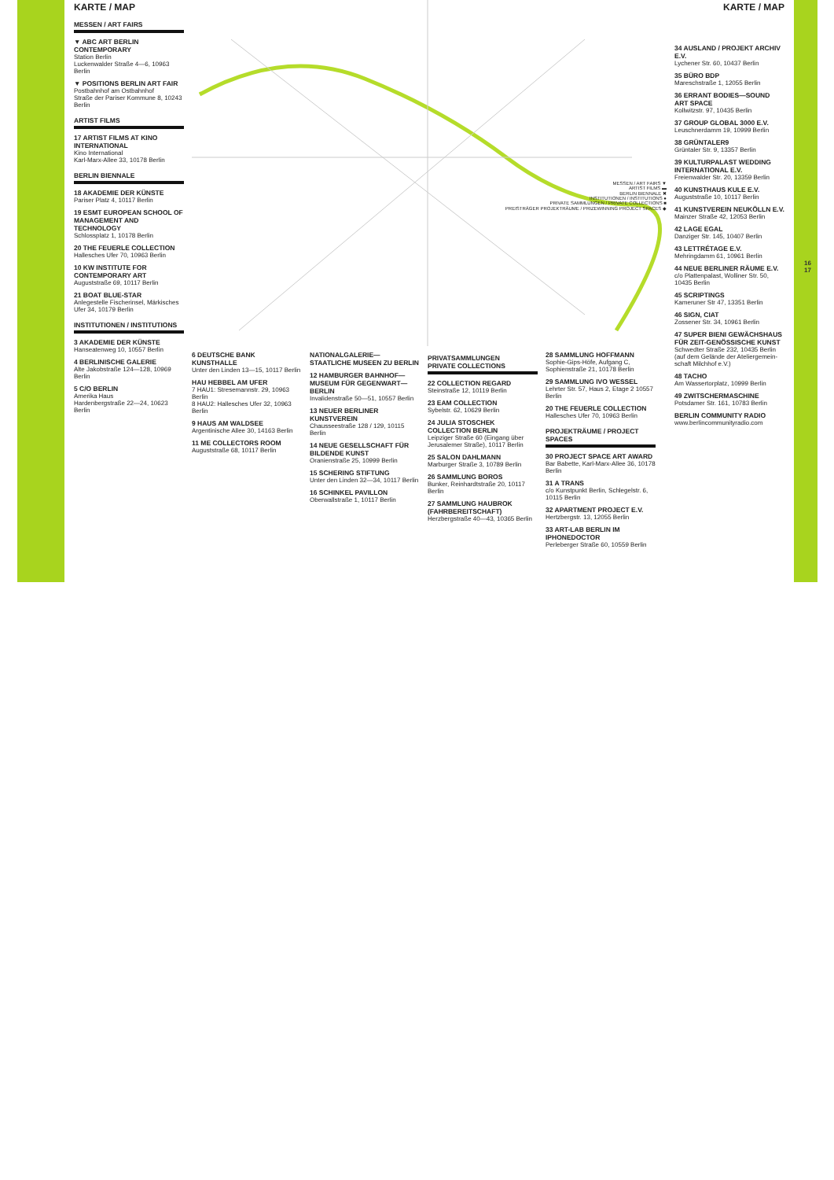KARTE / MAP
MESSEN / ART FAIRS
▼ ABC ART BERLIN CONTEMPORARY
Station Berlin
Luckenwalder Straße 4—6, 10963 Berlin
▼ POSITIONS BERLIN ART FAIR
Postbahnhof am Ostbahnhof
Straße der Pariser Kommune 8, 10243 Berlin
ARTIST FILMS
17 ARTIST FILMS AT KINO INTERNATIONAL
Kino International
Karl-Marx-Allee 33, 10178 Berlin
BERLIN BIENNALE
18 AKADEMIE DER KÜNSTE
Pariser Platz 4, 10117 Berlin
19 ESMT EUROPEAN SCHOOL OF MANAGEMENT AND TECHNOLOGY
Schlossplatz 1, 10178 Berlin
20 THE FEUERLE COLLECTION
Hallesches Ufer 70, 10963 Berlin
10 KW INSTITUTE FOR CONTEMPORARY ART
Auguststraße 69, 10117 Berlin
21 BOAT BLUE-STAR
Anlegestelle Fischerinsel, Märkisches Ufer 34, 10179 Berlin
INSTITUTIONEN / INSTITUTIONS
3 AKADEMIE DER KÜNSTE
Hanseatenweg 10, 10557 Berlin
4 BERLINISCHE GALERIE
Alte Jakobstraße 124—128, 10969 Berlin
5 C/O BERLIN
Amerika Haus
Hardenbergstraße 22—24, 10623 Berlin
MESSEN / ART FAIRS ▼
ARTIST FILMS ▬
BERLIN BIENNALE ✖
INSTITUTIONEN / INSTITUTIONS ●
PRIVATE SAMMLUNGEN / PRIVATE COLLECTIONS ■
PREISTRÄGER PROJEKTRÄUME / PRIZEWINNING PROJECT SPACES ◆
6 DEUTSCHE BANK KUNSTHALLE
Unter den Linden 13—15, 10117 Berlin
HAU HEBBEL AM UFER
7 HAU1: Stresemannstr. 29, 10963 Berlin
8 HAU2: Hallesches Ufer 32, 10963 Berlin
9 HAUS AM WALDSEE
Argentinische Allee 30, 14163 Berlin
11 ME COLLECTORS ROOM
Auguststraße 68, 10117 Berlin
NATIONALGALERIE— STAATLICHE MUSEEN ZU BERLIN
12 HAMBURGER BAHNHOF— MUSEUM FÜR GEGENWART— BERLIN
Invalidenstraße 50—51, 10557 Berlin
13 NEUER BERLINER KUNSTVEREIN
Chausseestraße 128 / 129, 10115 Berlin
14 NEUE GESELLSCHAFT FÜR BILDENDE KUNST
Oranienstraße 25, 10999 Berlin
15 SCHERING STIFTUNG
Unter den Linden 32—34, 10117 Berlin
16 SCHINKEL PAVILLON
Oberwallstraße 1, 10117 Berlin
PRIVATSAMMLUNGEN
PRIVATE COLLECTIONS
22 COLLECTION REGARD
Steinstraße 12, 10119 Berlin
23 EAM COLLECTION
Sybelstr. 62, 10629 Berlin
24 JULIA STOSCHEK COLLECTION BERLIN
Leipziger Straße 60 (Eingang über Jerusalemer Straße), 10117 Berlin
25 SALON DAHLMANN
Marburger Straße 3, 10789 Berlin
26 SAMMLUNG BOROS
Bunker, Reinhardtstraße 20, 10117 Berlin
27 SAMMLUNG HAUBROK (FAHRBEREITSCHAFT)
Herzbergstraße 40—43, 10365 Berlin
28 SAMMLUNG HOFFMANN
Sophie-Gips-Höfe, Aufgang C, Sophienstraße 21, 10178 Berlin
29 SAMMLUNG IVO WESSEL
Lehrter Str. 57, Haus 2, Etage 2 10557 Berlin
20 THE FEUERLE COLLECTION
Hallesches Ufer 70, 10963 Berlin
PROJEKTRÄUME / PROJECT SPACES
30 PROJECT SPACE ART AWARD
Bar Babette, Karl-Marx-Allee 36, 10178 Berlin
31 A TRANS
c/o Kunstpunkt Berlin, Schlegelstr. 6, 10115 Berlin
32 APARTMENT PROJECT E.V.
Hertzbergstr. 13, 12055 Berlin
33 ART-LAB BERLIN IM IPHONEDOCTOR
Perleberger Straße 60, 10559 Berlin
KARTE / MAP
34 AUSLAND / PROJEKT ARCHIV E.V.
Lychener Str. 60, 10437 Berlin
35 BÜRO BDP
Mareschstraße 1, 12055 Berlin
36 ERRANT BODIES—SOUND ART SPACE
Kollwitzstr. 97, 10435 Berlin
37 GROUP GLOBAL 3000 E.V.
Leuschnerdamm 19, 10999 Berlin
38 GRÜNTALER9
Grüntaler Str. 9, 13357 Berlin
39 KULTURPALAST WEDDING INTERNATIONAL E.V.
Freienwalder Str. 20, 13359 Berlin
40 KUNSTHAUS KULE E.V.
Auguststraße 10, 10117 Berlin
41 KUNSTVEREIN NEUKÖLLN E.V.
Mainzer Straße 42, 12053 Berlin
42 LAGE EGAL
Danziger Str. 145, 10407 Berlin
43 LETTRÉTAGE E.V.
Mehringdamm 61, 10961 Berlin
44 NEUE BERLINER RÄUME E.V.
c/o Plattenpalast, Wolliner Str. 50, 10435 Berlin
45 SCRIPTINGS
Kameruner Str 47, 13351 Berlin
46 SIGN, CIAT
Zossener Str. 34, 10961 Berlin
47 SUPER BIENI GEWÄCHSHAUS FÜR ZEIT-GENÖSSISCHE KUNST
Schwedter Straße 232, 10435 Berlin (auf dem Gelände der Ateliergemein-schaft Milchhof e.V.)
48 TACHO
Am Wassertorplatz, 10999 Berlin
49 ZWITSCHERMASCHINE
Potsdamer Str. 161, 10783 Berlin
BERLIN COMMUNITY RADIO
www.berlincommunityradio.com
16
17